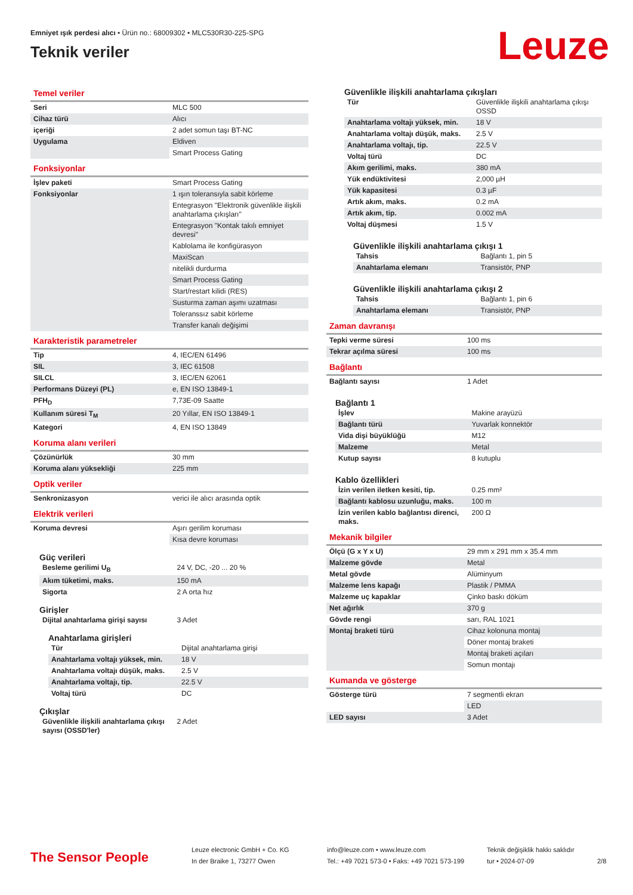Emniyet ışık perdesi alıcı • Ürün no.: 68009302 • MLC530R30-225-SPG
Teknik veriler
Leuze
Temel veriler
| Seri | MLC 500 |
| Cihaz türü | Alıcı |
| içeriği | 2 adet somun taşı BT-NC |
| Uygulama | Eldiven |
| | Smart Process Gating |
Fonksiyonlar
| İşlev paketi | Smart Process Gating |
| Fonksiyonlar | 1 ışın toleransıyla sabit körleme |
| | Entegrasyon "Elektronik güvenlikle ilişkili anahtarlama çıkışları" |
| | Entegrasyon "Kontak takılı emniyet devresi" |
| | Kablolama ile konfigürasyon |
| | MaxiScan |
| | nitelikli durdurma |
| | Smart Process Gating |
| | Start/restart kilidi (RES) |
| | Susturma zaman aşımı uzatması |
| | Toleranssız sabit körleme |
| | Transfer kanalı değişimi |
Karakteristik parametreler
| Tip | 4, IEC/EN 61496 |
| SIL | 3, IEC 61508 |
| SILCL | 3, IEC/EN 62061 |
| Performans Düzeyi (PL) | e, EN ISO 13849-1 |
| PFH<sub>D</sub> | 7,73E-09 Saatte |
| Kullanım süresi T<sub>M</sub> | 20 Yıllar, EN ISO 13849-1 |
| Kategori | 4, EN ISO 13849 |
Koruma alanı verileri
| Çözünürlük | 30 mm |
| Koruma alanı yüksekliği | 225 mm |
Optik veriler
| Senkronizasyon | verici ile alıcı arasında optik |
Elektrik verileri
| Koruma devresi | Aşırı gerilim koruması |
| | Kısa devre koruması |
Güç verileri
| Besleme gerilimi U<sub>B</sub> | 24 V, DC, -20 ... 20 % |
| Akım tüketimi, maks. | 150 mA |
| Sigorta | 2 A orta hız |
Girişler
| Dijital anahtarlama girişi sayısı | 3 Adet |
Anahtarlama girişleri
| Tür | Dijital anahtarlama girişi |
| Anahtarlama voltajı yüksek, min. | 18 V |
| Anahtarlama voltajı düşük, maks. | 2.5 V |
| Anahtarlama voltajı, tip. | 22.5 V |
| Voltaj türü | DC |
Çıkışlar
| Güvenlikle ilişkili anahtarlama çıkışı sayısı (OSSD'ler) | 2 Adet |
Güvenlikle ilişkili anahtarlama çıkışları
| Tür | Güvenlikle ilişkili anahtarlama çıkışı OSSD |
| Anahtarlama voltajı yüksek, min. | 18 V |
| Anahtarlama voltajı düşük, maks. | 2.5 V |
| Anahtarlama voltajı, tip. | 22.5 V |
| Voltaj türü | DC |
| Akım gerilimi, maks. | 380 mA |
| Yük endüktivitesi | 2,000 µH |
| Yük kapasitesi | 0.3 µF |
| Artık akım, maks. | 0.2 mA |
| Artık akım, tip. | 0.002 mA |
| Voltaj düşmesi | 1.5 V |
Güvenlikle ilişkili anahtarlama çıkışı 1
| Tahsis | Bağlantı 1, pin 5 |
| Anahtarlama elemanı | Transistör, PNP |
Güvenlikle ilişkili anahtarlama çıkışı 2
| Tahsis | Bağlantı 1, pin 6 |
| Anahtarlama elemanı | Transistör, PNP |
Zaman davranışı
| Tepki verme süresi | 100 ms |
| Tekrar açılma süresi | 100 ms |
Bağlantı
| Bağlantı sayısı | 1 Adet |
Bağlantı 1
| İşlev | Makine arayüzü |
| Bağlantı türü | Yuvarlak konnektör |
| Vida dişi büyüklüğü | M12 |
| Malzeme | Metal |
| Kutup sayısı | 8 kutuplu |
Kablo özellikleri
| İzin verilen iletken kesiti, tip. | 0.25 mm² |
| Bağlantı kablosu uzunluğu, maks. | 100 m |
| İzin verilen kablo bağlantısı direnci, maks. | 200 Ω |
Mekanik bilgiler
| Ölçü (G x Y x U) | 29 mm x 291 mm x 35.4 mm |
| Malzeme gövde | Metal |
| Metal gövde | Alüminyum |
| Malzeme lens kapağı | Plastik / PMMA |
| Malzeme uç kapaklar | Çinko baskı döküm |
| Net ağırlık | 370 g |
| Gövde rengi | sarı, RAL 1021 |
| Montaj braketi türü | Cihaz kolonuna montaj |
| | Döner montaj braketi |
| | Montaj braketi açıları |
| | Somun montajı |
Kumanda ve gösterge
| Gösterge türü | 7 segmentli ekran |
| | LED |
| LED sayısı | 3 Adet |
The Sensor People
Leuze electronic GmbH + Co. KG
In der Braike 1, 73277 Owen
info@leuze.com • www.leuze.com
Tel.: +49 7021 573-0 • Faks: +49 7021 573-199
Teknik değişiklik hakkı saklıdır
tur • 2024-07-09
2/8